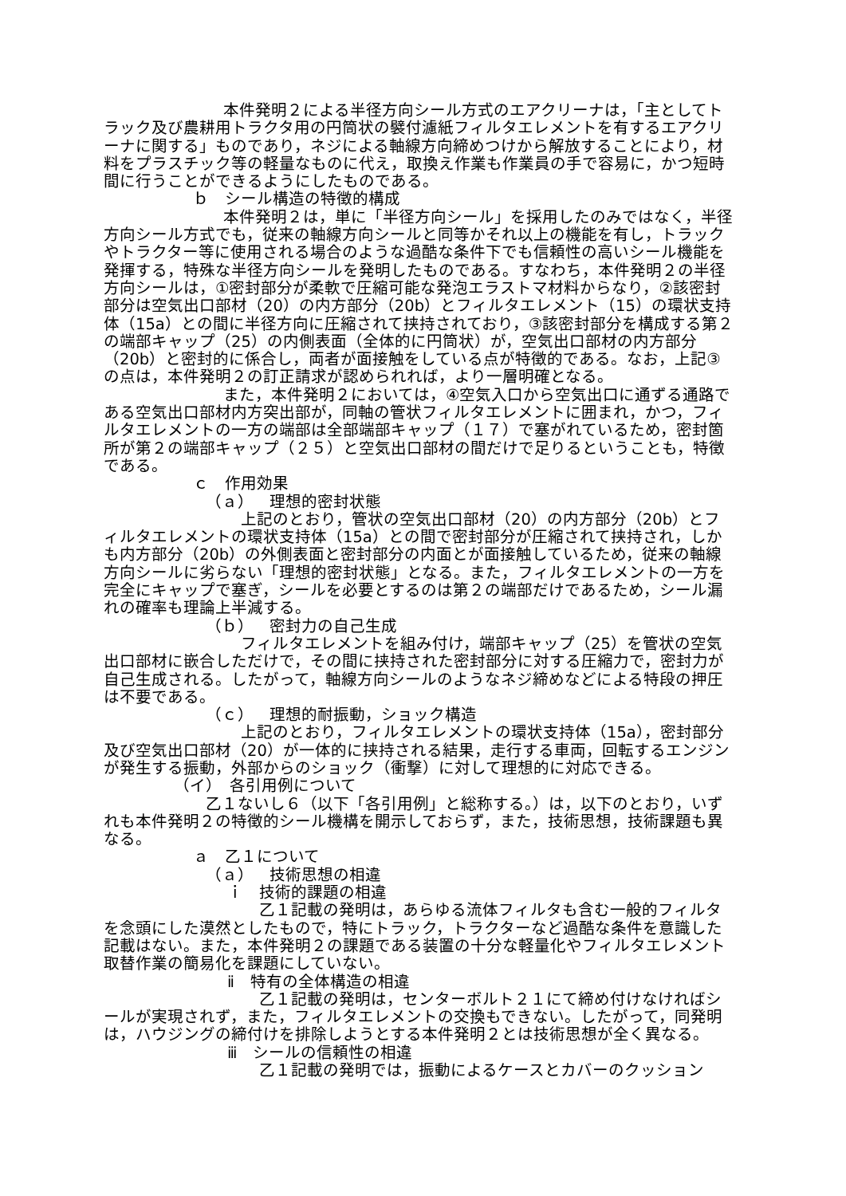本件発明２による半径方向シール方式のエアクリーナは，「主としてトラック及び農耕用トラクタ用の円筒状の襞付濾紙フィルタエレメントを有するエアクリーナに関する」ものであり，ネジによる軸線方向締めつけから解放することにより，材料をプラスチック等の軽量なものに代え，取換え作業も作業員の手で容易に，かつ短時間に行うことができるようにしたものである。
ｂ　シール構造の特徴的構成
本件発明２は，単に「半径方向シール」を採用したのみではなく，半径方向シール方式でも，従来の軸線方向シールと同等かそれ以上の機能を有し，トラックやトラクター等に使用される場合のような過酷な条件下でも信頼性の高いシール機能を発揮する，特殊な半径方向シールを発明したものである。すなわち，本件発明２の半径方向シールは，①密封部分が柔軟で圧縮可能な発泡エラストマ材料からなり，②該密封部分は空気出口部材（20）の内方部分（20b）とフィルタエレメント（15）の環状支持体（15a）との間に半径方向に圧縮されて挟持されており，③該密封部分を構成する第２の端部キャップ（25）の内側表面（全体的に円筒状）が，空気出口部材の内方部分（20b）と密封的に係合し，両者が面接触をしている点が特徴的である。なお，上記③の点は，本件発明２の訂正請求が認められれば，より一層明確となる。
また，本件発明２においては，④空気入口から空気出口に通ずる通路である空気出口部材内方突出部が，同軸の管状フィルタエレメントに囲まれ，かつ，フィルタエレメントの一方の端部は全部端部キャップ（１７）で塞がれているため，密封箇所が第２の端部キャップ（２５）と空気出口部材の間だけで足りるということも，特徴である。
ｃ　作用効果
（ａ）　理想的密封状態
上記のとおり，管状の空気出口部材（20）の内方部分（20b）とフィルタエレメントの環状支持体（15a）との間で密封部分が圧縮されて挟持され，しかも内方部分（20b）の外側表面と密封部分の内面とが面接触しているため，従来の軸線方向シールに劣らない「理想的密封状態」となる。また，フィルタエレメントの一方を完全にキャップで塞ぎ，シールを必要とするのは第２の端部だけであるため，シール漏れの確率も理論上半減する。
（ｂ）　密封力の自己生成
フィルタエレメントを組み付け，端部キャップ（25）を管状の空気出口部材に嵌合しただけで，その間に挟持された密封部分に対する圧縮力で，密封力が自己生成される。したがって，軸線方向シールのようなネジ締めなどによる特段の押圧は不要である。
（ｃ）　理想的耐振動，ショック構造
上記のとおり，フィルタエレメントの環状支持体（15a），密封部分及び空気出口部材（20）が一体的に挟持される結果，走行する車両，回転するエンジンが発生する振動，外部からのショック（衝撃）に対して理想的に対応できる。
（イ）　各引用例について
乙１ないし６（以下「各引用例」と総称する。）は，以下のとおり，いずれも本件発明２の特徴的シール機構を開示しておらず，また，技術思想，技術課題も異なる。
ａ　乙１について
（ａ）　技術思想の相違
ｉ　技術的課題の相違
乙１記載の発明は，あらゆる流体フィルタも含む一般的フィルタを念頭にした漠然としたもので，特にトラック，トラクターなど過酷な条件を意識した記載はない。また，本件発明２の課題である装置の十分な軽量化やフィルタエレメント取替作業の簡易化を課題にしていない。
ⅱ　特有の全体構造の相違
乙１記載の発明は，センターボルト２１にて締め付けなければシールが実現されず，また，フィルタエレメントの交換もできない。したがって，同発明は，ハウジングの締付けを排除しようとする本件発明２とは技術思想が全く異なる。
ⅲ　シールの信頼性の相違
乙１記載の発明では，振動によるケースとカバーのクッション